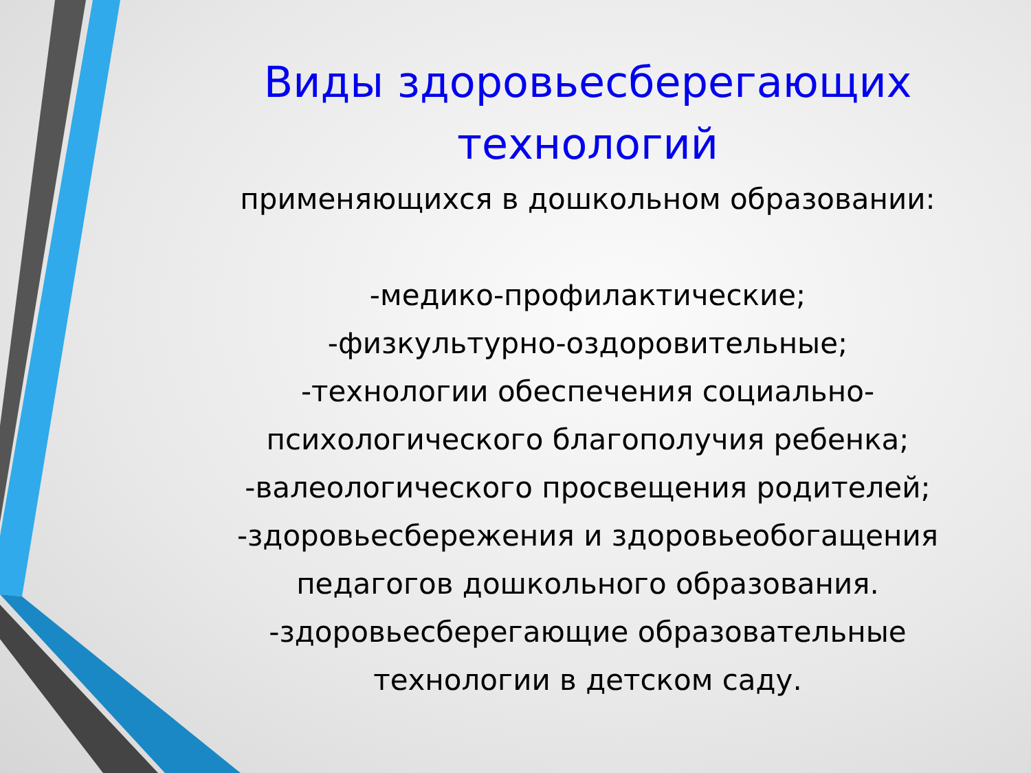Виды здоровьесберегающих технологий
применяющихся в дошкольном образовании:
-медико-профилактические;
-физкультурно-оздоровительные;
-технологии обеспечения социально-психологического благополучия ребенка;
-валеологического просвещения родителей;
-здоровьесбережения и здоровьеобогащения педагогов дошкольного образования.
-здоровьесберегающие образовательные технологии в детском саду.